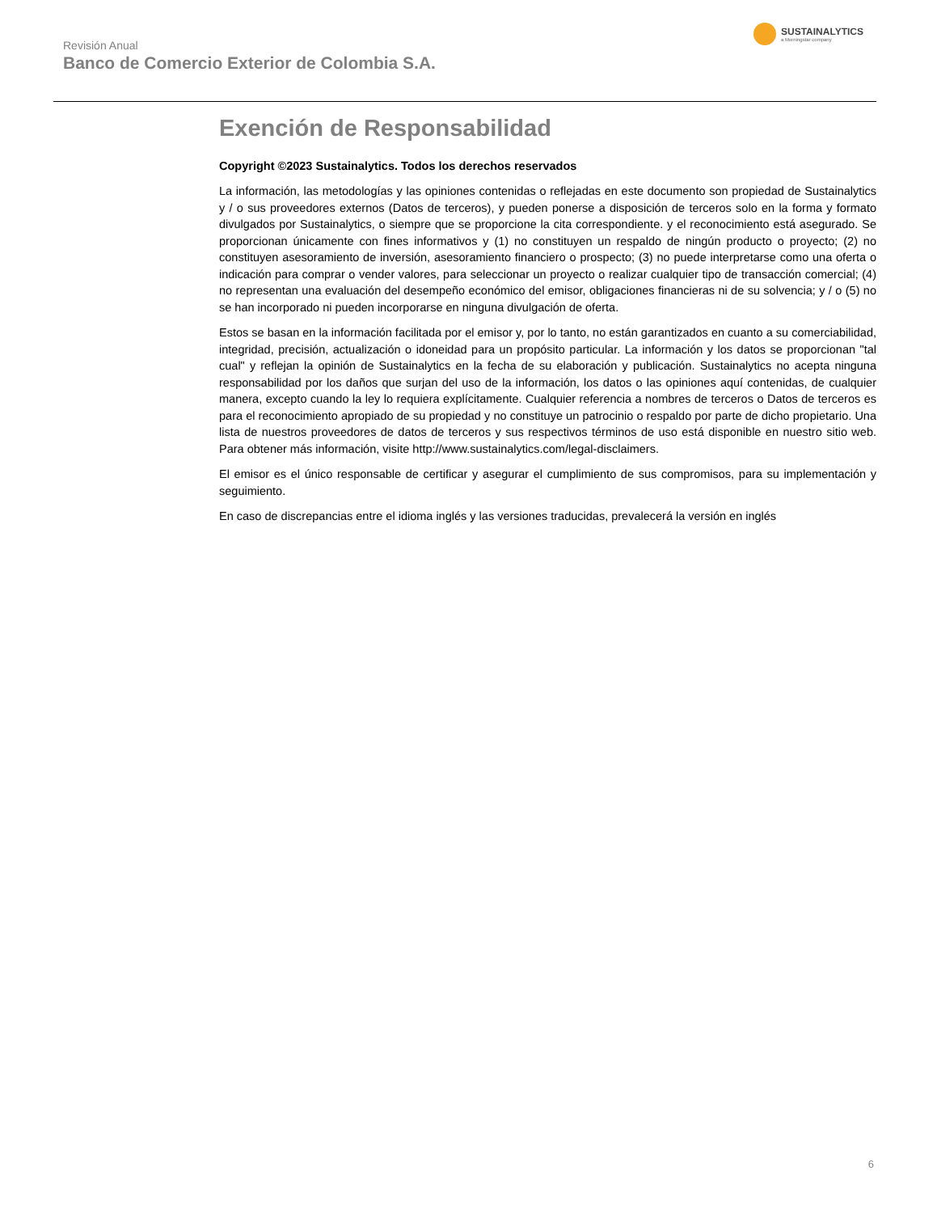Revisión Anual
Banco de Comercio Exterior de Colombia S.A.
SUSTAINALYTICS
a Morningstar company
Exención de Responsabilidad
Copyright ©2023 Sustainalytics. Todos los derechos reservados
La información, las metodologías y las opiniones contenidas o reflejadas en este documento son propiedad de Sustainalytics y / o sus proveedores externos (Datos de terceros), y pueden ponerse a disposición de terceros solo en la forma y formato divulgados por Sustainalytics, o siempre que se proporcione la cita correspondiente. y el reconocimiento está asegurado. Se proporcionan únicamente con fines informativos y (1) no constituyen un respaldo de ningún producto o proyecto; (2) no constituyen asesoramiento de inversión, asesoramiento financiero o prospecto; (3) no puede interpretarse como una oferta o indicación para comprar o vender valores, para seleccionar un proyecto o realizar cualquier tipo de transacción comercial; (4) no representan una evaluación del desempeño económico del emisor, obligaciones financieras ni de su solvencia; y / o (5) no se han incorporado ni pueden incorporarse en ninguna divulgación de oferta.
Estos se basan en la información facilitada por el emisor y, por lo tanto, no están garantizados en cuanto a su comerciabilidad, integridad, precisión, actualización o idoneidad para un propósito particular. La información y los datos se proporcionan "tal cual" y reflejan la opinión de Sustainalytics en la fecha de su elaboración y publicación. Sustainalytics no acepta ninguna responsabilidad por los daños que surjan del uso de la información, los datos o las opiniones aquí contenidas, de cualquier manera, excepto cuando la ley lo requiera explícitamente. Cualquier referencia a nombres de terceros o Datos de terceros es para el reconocimiento apropiado de su propiedad y no constituye un patrocinio o respaldo por parte de dicho propietario. Una lista de nuestros proveedores de datos de terceros y sus respectivos términos de uso está disponible en nuestro sitio web. Para obtener más información, visite http://www.sustainalytics.com/legal-disclaimers.
El emisor es el único responsable de certificar y asegurar el cumplimiento de sus compromisos, para su implementación y seguimiento.
En caso de discrepancias entre el idioma inglés y las versiones traducidas, prevalecerá la versión en inglés
6